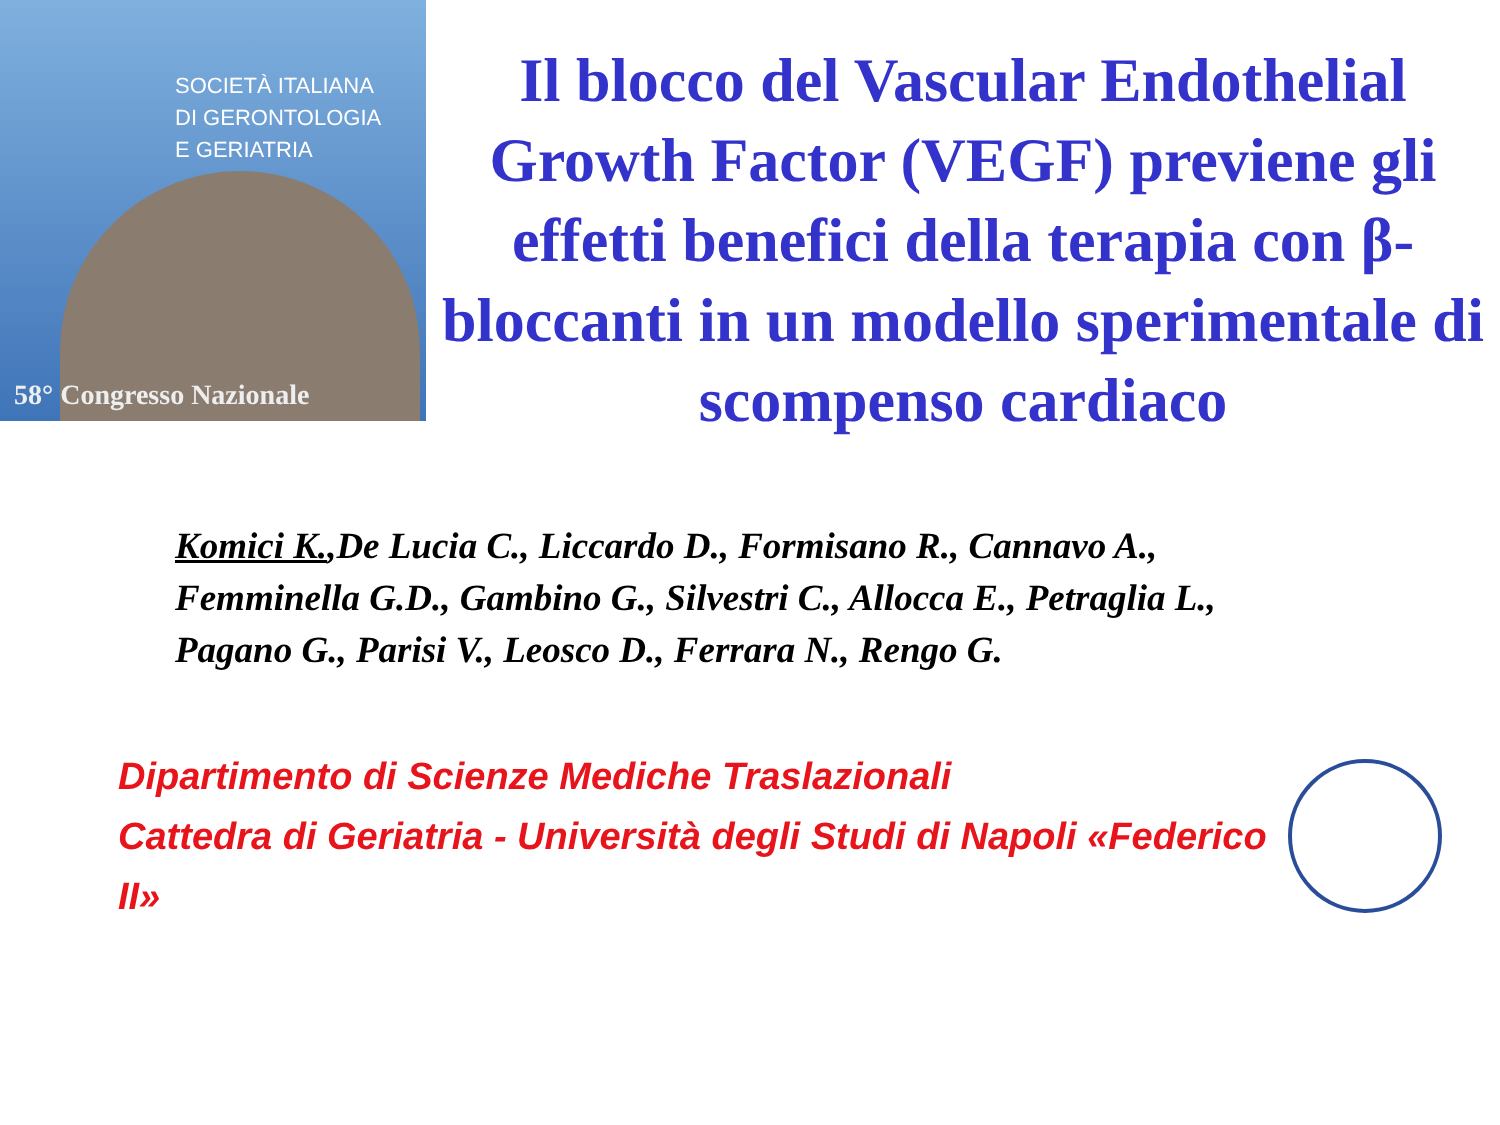SOCIETÀ ITALIANA
DI GERONTOLOGIA
E GERIATRIA
58° Congresso Nazionale
Il blocco del Vascular Endothelial Growth Factor (VEGF) previene gli effetti benefici della terapia con β-bloccanti in un modello sperimentale di scompenso cardiaco
Komici K.,De Lucia C., Liccardo D., Formisano R., Cannavo A., Femminella G.D., Gambino G., Silvestri C., Allocca E., Petraglia L., Pagano G., Parisi V., Leosco D., Ferrara N., Rengo G.
Dipartimento di Scienze Mediche Traslazionali
Cattedra di Geriatria - Università degli Studi di Napoli «Federico II»